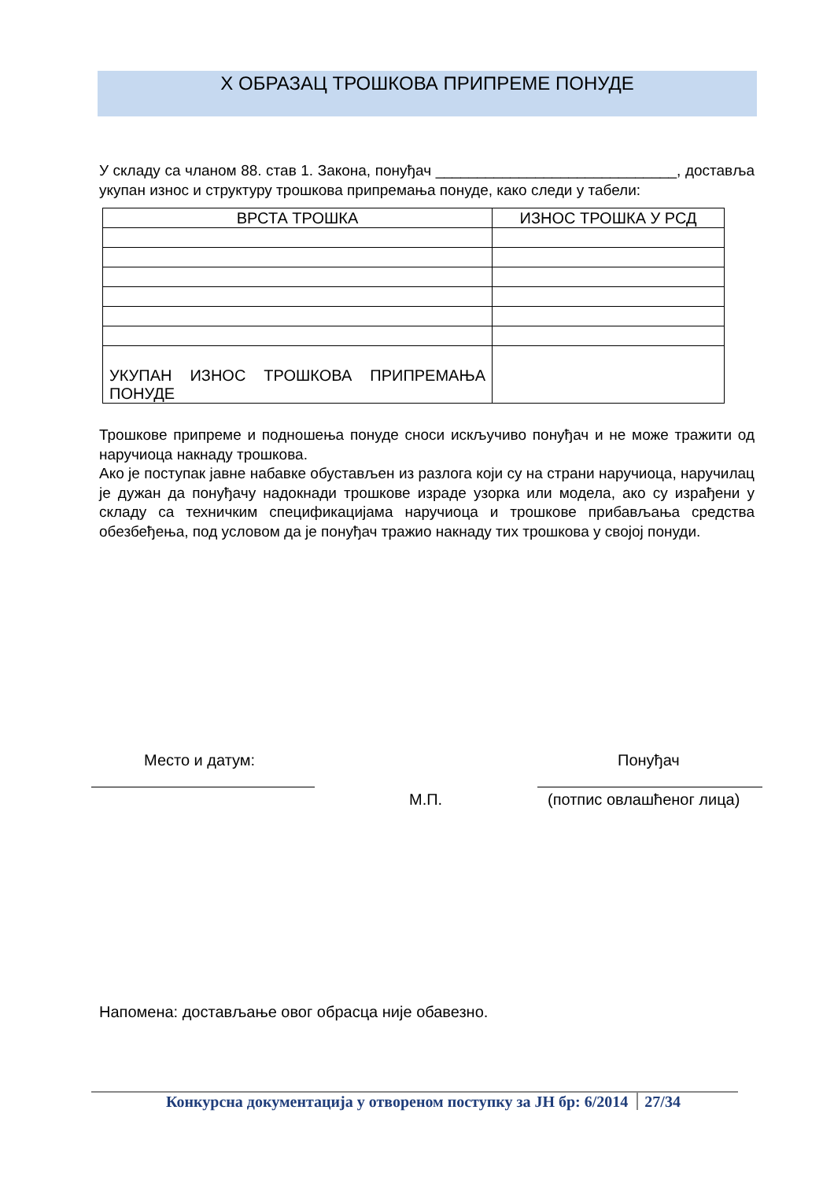X ОБРАЗАЦ ТРОШКОВА ПРИПРЕМЕ ПОНУДЕ
У складу са чланом 88. став 1. Закона, понуђач _____________________________, достављa укупан износ и структуру трошкова припремања понуде, како следи у табели:
| ВРСТА ТРОШКА | ИЗНОС ТРОШКА У РСД |
| --- | --- |
| УКУПАН ИЗНОС ТРОШКОВА ПРИПРЕМАЊА ПОНУДЕ | |
Трошкове припреме и подношења понуде сноси искључиво понуђач и не може тражити од наручиоца накнаду трошкова.
Ако је поступак јавне набавке обустављен из разлога који су на страни наручиоца, наручилац је дужан да понуђачу надокнади трошкове израде узорка или модела, ако су израђени у складу са техничким спецификацијама наручиоца и трошкове прибављања средства обезбеђења, под условом да је понуђач тражио накнаду тих трошкова у својој понуди.
Место и датум: Понуђач
М.П. (потпис овлашћеног лица)
Напомена: достављање овог обрасца није обавезно.
Конкурсна документација у отвореном поступку за ЈН бр: 6/2014 27/34